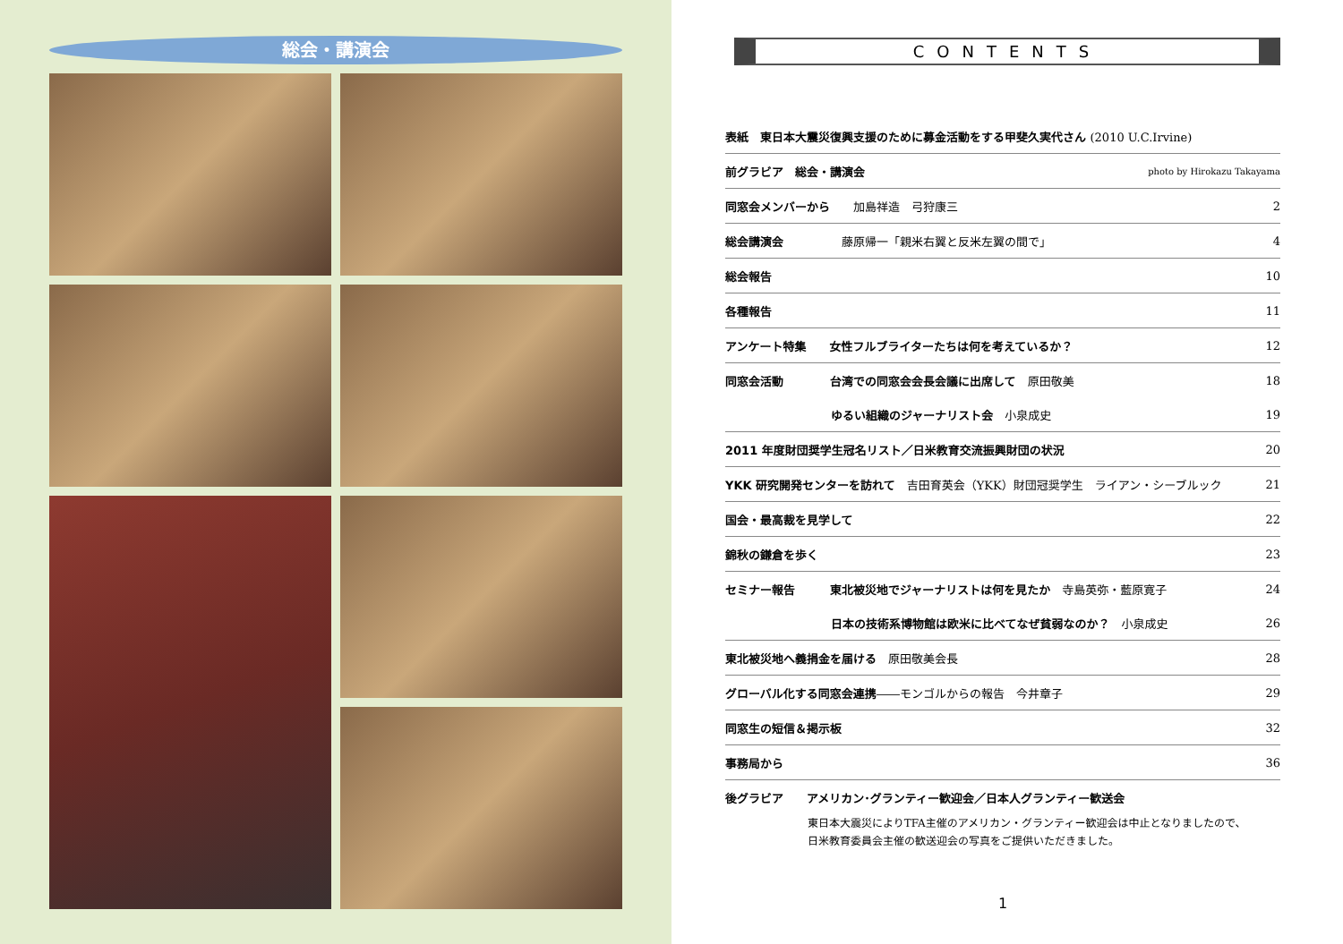総会・講演会
CONTENTS
表紙　東日本大震災復興支援のために募金活動をする甲斐久実代さん (2010 U.C.Irvine)
前グラビア　総会・講演会 photo by Hirokazu Takayama
同窓会メンバーから　　加島祥造　弓狩康三 2
総会講演会　　　　　藤原帰一「親米右翼と反米左翼の間で」 4
総会報告 10
各種報告 11
アンケート特集　　女性フルブライターたちは何を考えているか？ 12
同窓会活動　　　　台湾での同窓会会長会議に出席して　原田敬美 18
ゆるい組織のジャーナリスト会　小泉成史 19
2011 年度財団奨学生冠名リスト／日米教育交流振興財団の状況 20
YKK 研究開発センターを訪れて　吉田育英会（YKK）財団冠奨学生　ライアン・シーブルック 21
国会・最高裁を見学して 22
錦秋の鎌倉を歩く 23
セミナー報告　　　東北被災地でジャーナリストは何を見たか　寺島英弥・藍原寛子 24
日本の技術系博物館は欧米に比べてなぜ貧弱なのか？　小泉成史 26
東北被災地へ義捐金を届ける　原田敬美会長 28
グローバル化する同窓会連携――モンゴルからの報告　今井章子 29
同窓生の短信＆掲示板 32
事務局から 36
後グラビア　　アメリカン･グランティー歓迎会／日本人グランティー歓送会
東日本大震災によりTFA主催のアメリカン・グランティー歓迎会は中止となりましたので、
日米教育委員会主催の歓送迎会の写真をご提供いただきました。
1